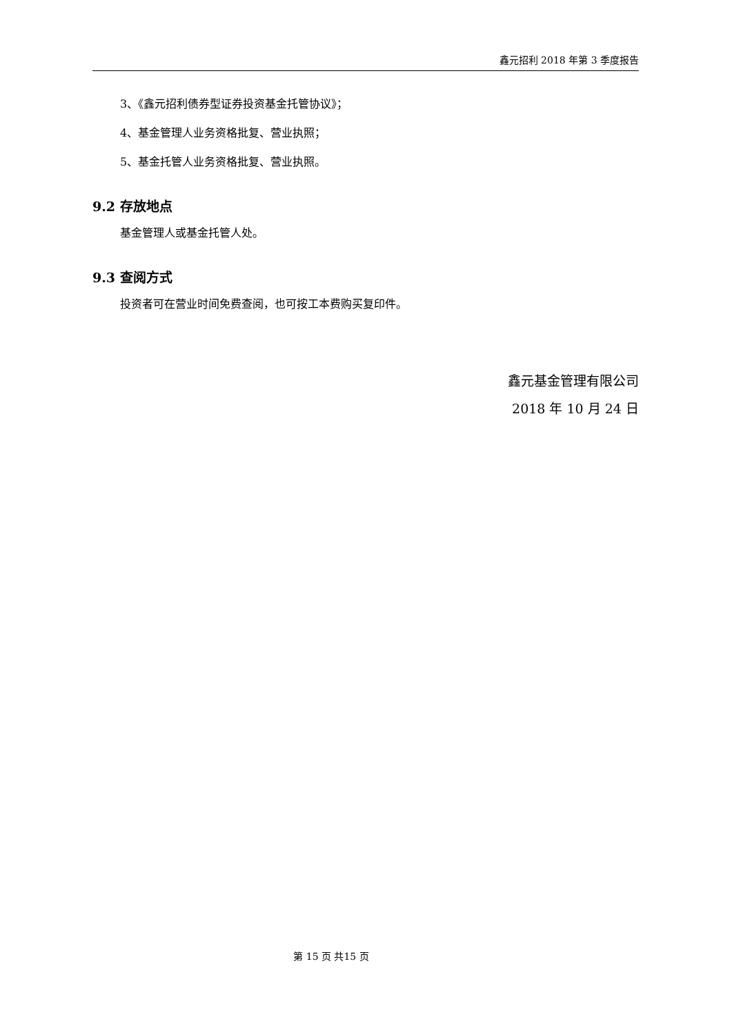鑫元招利 2018 年第 3 季度报告
3、《鑫元招利债券型证券投资基金托管协议》；
4、基金管理人业务资格批复、营业执照；
5、基金托管人业务资格批复、营业执照。
9.2 存放地点
基金管理人或基金托管人处。
9.3 查阅方式
投资者可在营业时间免费查阅，也可按工本费购买复印件。
鑫元基金管理有限公司
2018 年 10 月 24 日
第 15 页 共15 页